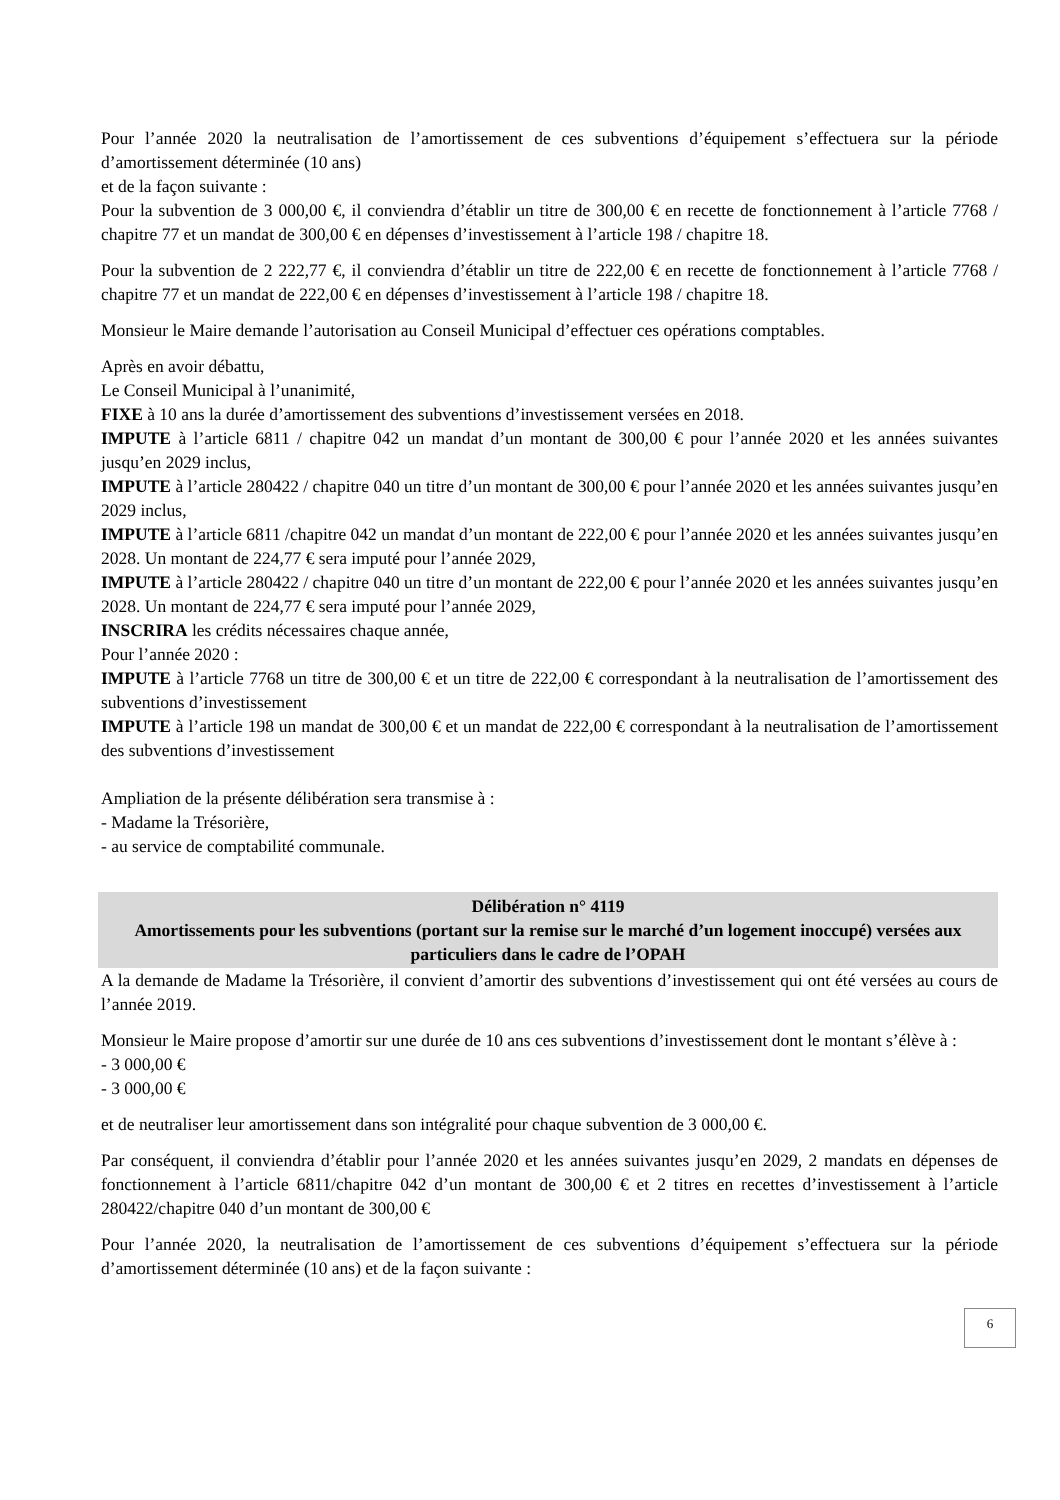Pour l’année 2020 la neutralisation de l’amortissement de ces subventions d’équipement s’effectuera sur la période d’amortissement déterminée (10 ans)
et de la façon suivante :
Pour la subvention de 3 000,00 €, il conviendra d’établir un titre de 300,00 € en recette de fonctionnement à l’article 7768 / chapitre 77 et un mandat de 300,00 € en dépenses d’investissement à l’article 198 / chapitre 18.
Pour la subvention de 2 222,77 €, il conviendra d’établir un titre de 222,00 € en recette de fonctionnement à l’article 7768 / chapitre 77 et un mandat de 222,00 € en dépenses d’investissement à l’article 198 / chapitre 18.
Monsieur le Maire demande l’autorisation au Conseil Municipal d’effectuer ces opérations comptables.
Après en avoir débattu,
Le Conseil Municipal à l’unanimité,
FIXE à 10 ans la durée d’amortissement des subventions d’investissement versées en 2018.
IMPUTE à l’article 6811 / chapitre 042 un mandat d’un montant de 300,00 € pour l’année 2020 et les années suivantes jusqu’en 2029 inclus,
IMPUTE à l’article 280422 / chapitre 040 un titre d’un montant de 300,00 € pour l’année 2020 et les années suivantes jusqu’en 2029 inclus,
IMPUTE à l’article 6811 /chapitre 042 un mandat d’un montant de 222,00 € pour l’année 2020 et les années suivantes jusqu’en 2028. Un montant de 224,77 € sera imputé pour l’année 2029,
IMPUTE à l’article 280422 / chapitre 040 un titre d’un montant de 222,00 € pour l’année 2020 et les années suivantes jusqu’en 2028. Un montant de 224,77 € sera imputé pour l’année 2029,
INSCRIRA les crédits nécessaires chaque année,
Pour l’année 2020 :
IMPUTE à l’article 7768 un titre de 300,00 € et un titre de 222,00 € correspondant à la neutralisation de l’amortissement des subventions d’investissement
IMPUTE à l’article 198 un mandat de 300,00 € et un mandat de 222,00 € correspondant à la neutralisation de l’amortissement des subventions d’investissement
Ampliation de la présente délibération sera transmise à :
- Madame la Trésorière,
- au service de comptabilité communale.
Délibération n° 4119
Amortissements pour les subventions (portant sur la remise sur le marché d’un logement inoccupé) versées aux particuliers dans le cadre de l’OPAH
A la demande de Madame la Trésorière, il convient d’amortir des subventions d’investissement qui ont été versées au cours de l’année 2019.
Monsieur le Maire propose d’amortir sur une durée de 10 ans ces subventions d’investissement dont le montant s’élève à :
- 3 000,00 €
- 3 000,00 €
et de neutraliser leur amortissement dans son intégralité pour chaque subvention de 3 000,00 €.
Par conséquent, il conviendra d’établir pour l’année 2020 et les années suivantes jusqu’en 2029, 2 mandats en dépenses de fonctionnement à l’article 6811/chapitre 042 d’un montant de 300,00 € et 2 titres en recettes d’investissement à l’article 280422/chapitre 040 d’un montant de 300,00 €
Pour l’année 2020, la neutralisation de l’amortissement de ces subventions d’équipement s’effectuera sur la période d’amortissement déterminée (10 ans) et de la façon suivante :
6